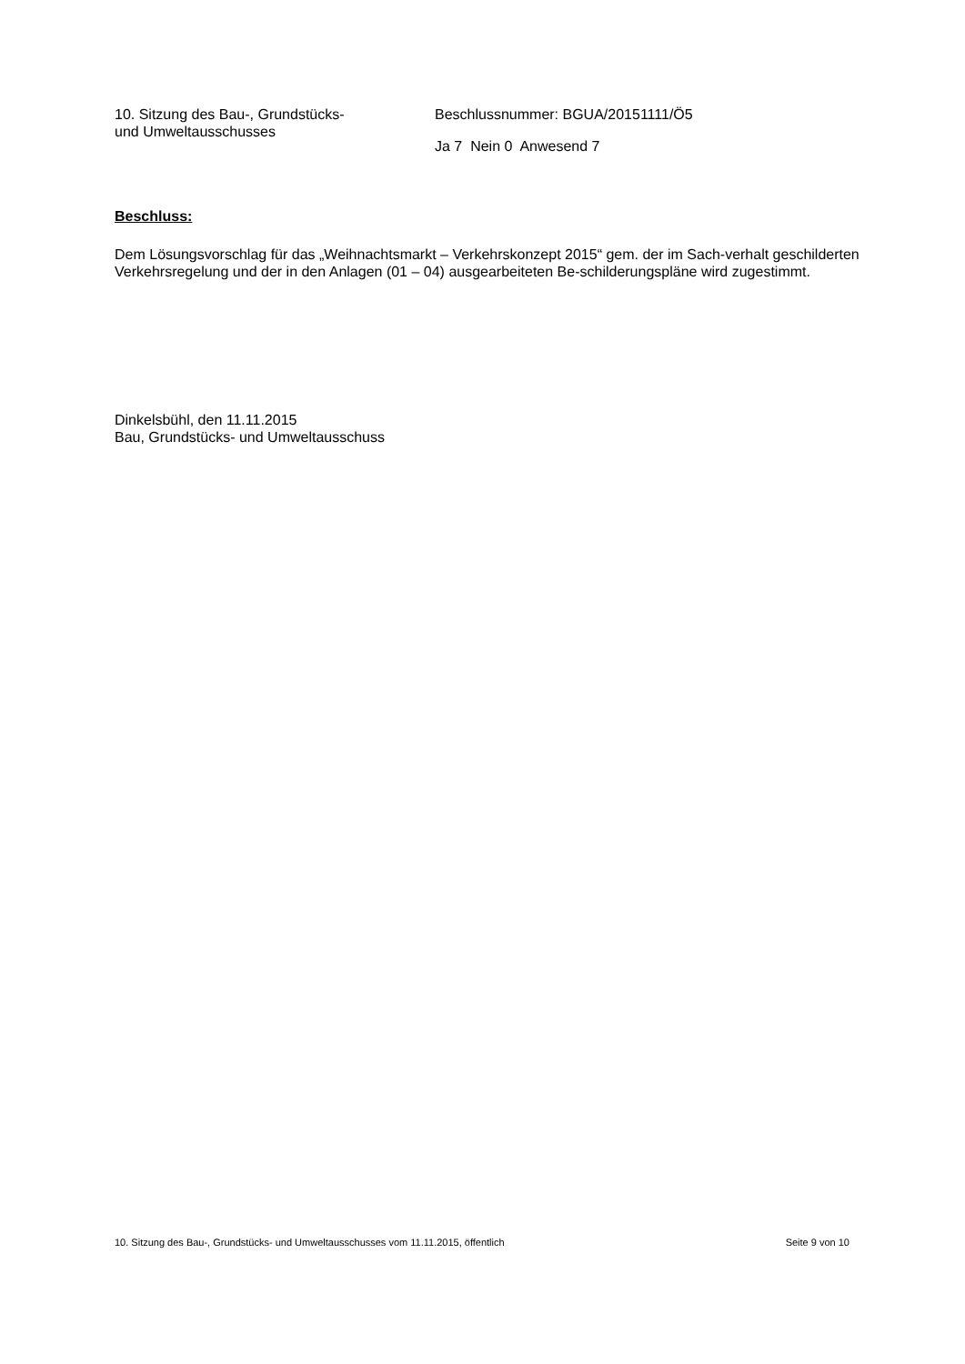10. Sitzung des Bau-, Grundstücks-
und Umweltausschusses
Beschlussnummer: BGUA/20151111/Ö5
Ja 7 Nein 0 Anwesend 7
Beschluss:
Dem Lösungsvorschlag für das „Weihnachtsmarkt – Verkehrskonzept 2015“ gem. der im Sach-verhalt geschilderten Verkehrsregelung und der in den Anlagen (01 – 04) ausgearbeiteten Be-schilderungspläne wird zugestimmt.
Dinkelsbühl, den 11.11.2015
Bau, Grundstücks- und Umweltausschuss
10. Sitzung des Bau-, Grundstücks- und Umweltausschusses vom 11.11.2015, öffentlich Seite 9 von 10